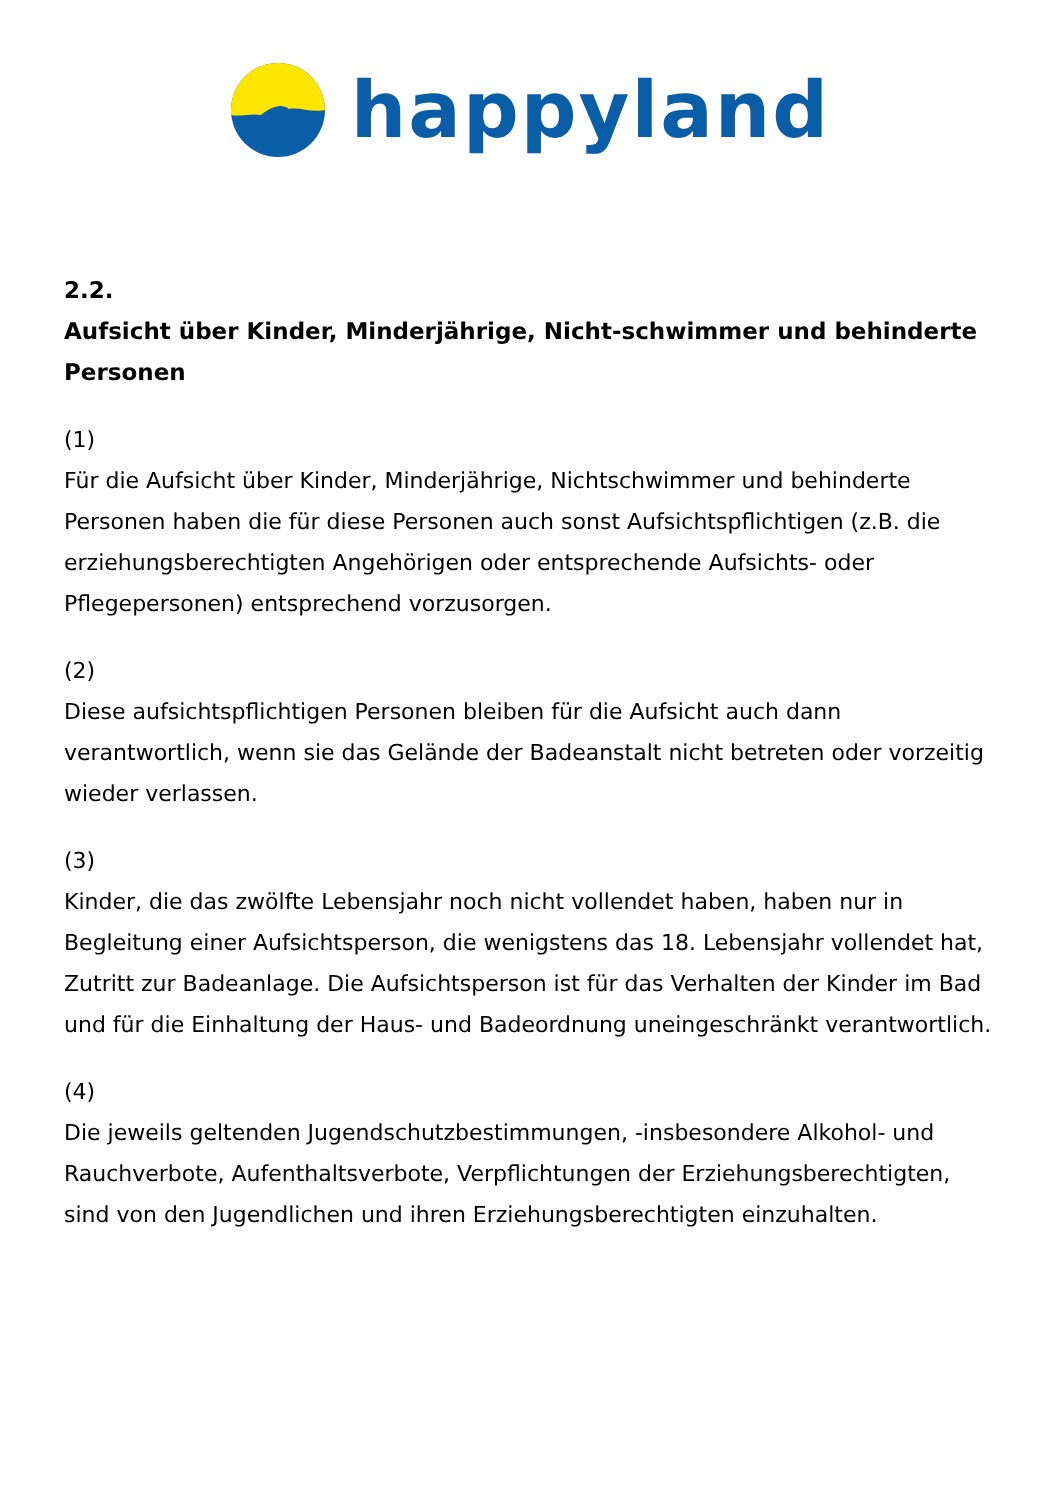happyland
2.2.
Aufsicht über Kinder, Minderjährige, Nicht-schwimmer und behinderte Personen
(1)
Für die Aufsicht über Kinder, Minderjährige, Nichtschwimmer und behinderte Personen haben die für diese Personen auch sonst Aufsichtspflichtigen (z.B. die erziehungsberechtigten Angehörigen oder entsprechende Aufsichts- oder Pflegepersonen) entsprechend vorzusorgen.
(2)
Diese aufsichtspflichtigen Personen bleiben für die Aufsicht auch dann verantwortlich, wenn sie das Gelände der Badeanstalt nicht betreten oder vorzeitig wieder verlassen.
(3)
Kinder, die das zwölfte Lebensjahr noch nicht vollendet haben, haben nur in Begleitung einer Aufsichtsperson, die wenigstens das 18. Lebensjahr vollendet hat, Zutritt zur Badeanlage. Die Aufsichtsperson ist für das Verhalten der Kinder im Bad und für die Einhaltung der Haus- und Badeordnung uneingeschränkt verantwortlich.
(4)
Die jeweils geltenden Jugendschutzbestimmungen, -insbesondere Alkohol- und Rauchverbote, Aufenthaltsverbote, Verpflichtungen der Erziehungsberechtigten, sind von den Jugendlichen und ihren Erziehungsberechtigten einzuhalten.